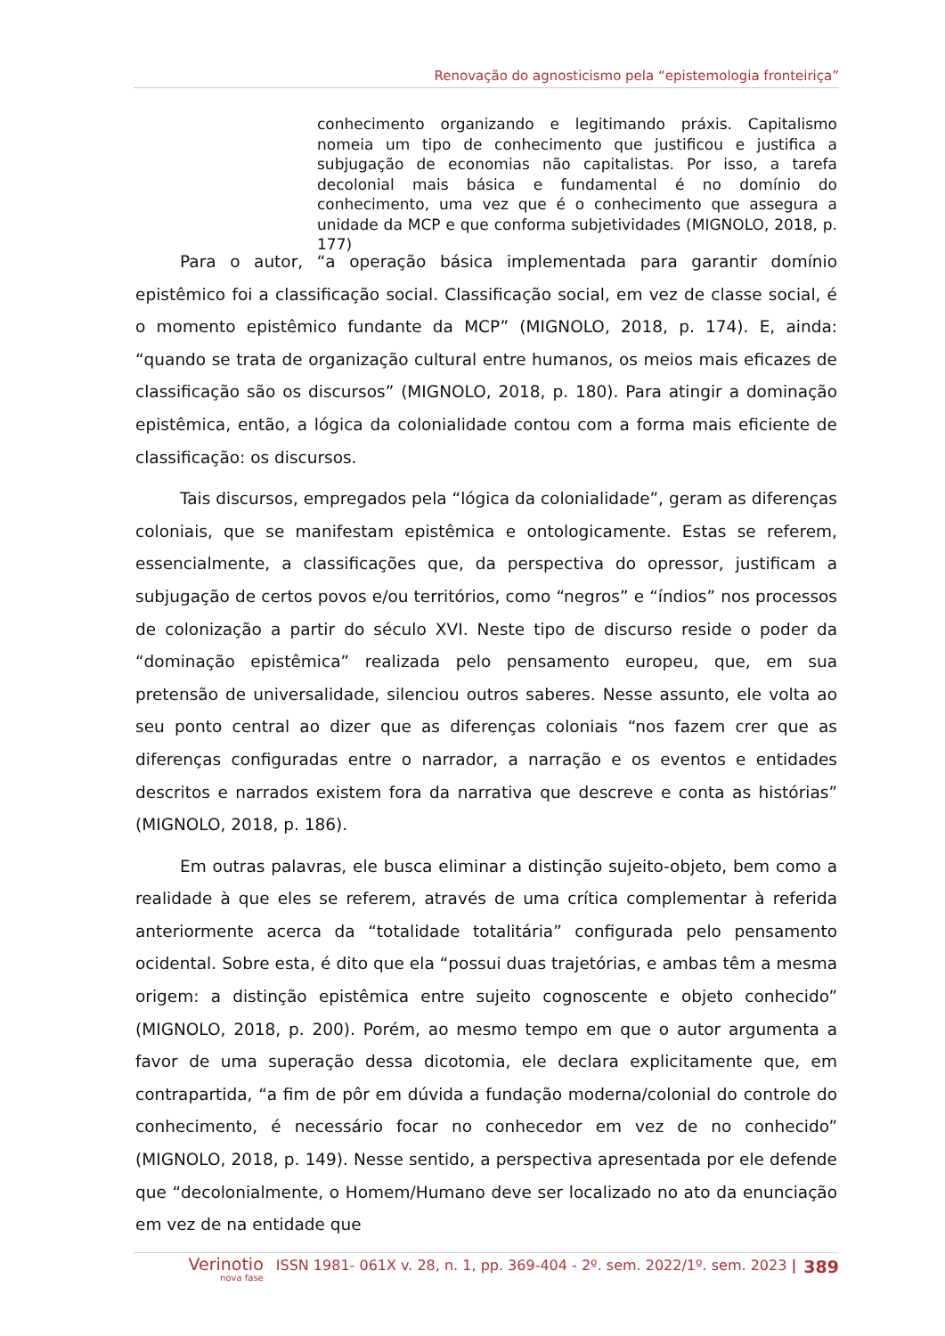Renovação do agnosticismo pela “epistemologia fronteiriça”
conhecimento organizando e legitimando práxis. Capitalismo nomeia um tipo de conhecimento que justificou e justifica a subjugação de economias não capitalistas. Por isso, a tarefa decolonial mais básica e fundamental é no domínio do conhecimento, uma vez que é o conhecimento que assegura a unidade da MCP e que conforma subjetividades (MIGNOLO, 2018, p. 177)
Para o autor, “a operação básica implementada para garantir domínio epistêmico foi a classificação social. Classificação social, em vez de classe social, é o momento epistêmico fundante da MCP” (MIGNOLO, 2018, p. 174). E, ainda: “quando se trata de organização cultural entre humanos, os meios mais eficazes de classificação são os discursos” (MIGNOLO, 2018, p. 180). Para atingir a dominação epistêmica, então, a lógica da colonialidade contou com a forma mais eficiente de classificação: os discursos.
Tais discursos, empregados pela “lógica da colonialidade”, geram as diferenças coloniais, que se manifestam epistêmica e ontologicamente. Estas se referem, essencialmente, a classificações que, da perspectiva do opressor, justificam a subjugação de certos povos e/ou territórios, como “negros” e “índios” nos processos de colonização a partir do século XVI. Neste tipo de discurso reside o poder da “dominação epistêmica” realizada pelo pensamento europeu, que, em sua pretensão de universalidade, silenciou outros saberes. Nesse assunto, ele volta ao seu ponto central ao dizer que as diferenças coloniais “nos fazem crer que as diferenças configuradas entre o narrador, a narração e os eventos e entidades descritos e narrados existem fora da narrativa que descreve e conta as histórias” (MIGNOLO, 2018, p. 186).
Em outras palavras, ele busca eliminar a distinção sujeito-objeto, bem como a realidade à que eles se referem, através de uma crítica complementar à referida anteriormente acerca da “totalidade totalitária” configurada pelo pensamento ocidental. Sobre esta, é dito que ela “possui duas trajetórias, e ambas têm a mesma origem: a distinção epistêmica entre sujeito cognoscente e objeto conhecido” (MIGNOLO, 2018, p. 200). Porém, ao mesmo tempo em que o autor argumenta a favor de uma superação dessa dicotomia, ele declara explicitamente que, em contrapartida, “a fim de pôr em dúvida a fundação moderna/colonial do controle do conhecimento, é necessário focar no conhecedor em vez de no conhecido” (MIGNOLO, 2018, p. 149). Nesse sentido, a perspectiva apresentada por ele defende que “decolonialmente, o Homem/Humano deve ser localizado no ato da enunciação em vez de na entidade que
Verinotio
nova fase
ISSN 1981- 061X v. 28, n. 1, pp. 369-404 - 2º. sem. 2022/1º. sem. 2023 | 389